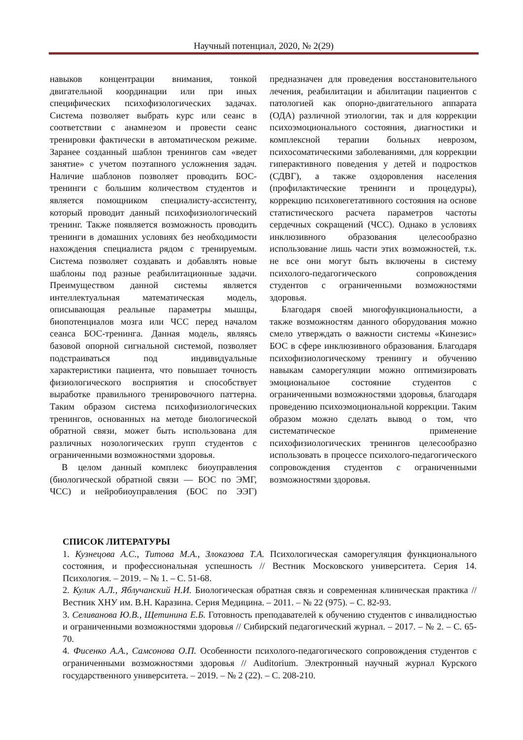Научный потенциал, 2020, № 2(29)
навыков концентрации внимания, тонкой двигательной координации или при иных специфических психофизологических задачах. Система позволяет выбрать курс или сеанс в соответствии с анамнезом и провести сеанс тренировки фактически в автоматическом режиме. Заранее созданный шаблон тренингов сам «ведет занятие» с учетом поэтапного усложнения задач. Наличие шаблонов позволяет проводить БОС-тренинги с большим количеством студентов и является помощником специалисту-ассистенту, который проводит данный психофизиологический тренинг. Также появляется возможность проводить тренинги в домашних условиях без необходимости нахождения специалиста рядом с тренируемым. Система позволяет создавать и добавлять новые шаблоны под разные реабилитационные задачи. Преимуществом данной системы является интеллектуальная математическая модель, описывающая реальные параметры мышцы, биопотенциалов мозга или ЧСС перед началом сеанса БОС-тренинга. Данная модель, являясь базовой опорной сигнальной системой, позволяет подстраиваться под индивидуальные характеристики пациента, что повышает точность физиологического восприятия и способствует выработке правильного тренировочного паттерна. Таким образом система психофизиологических тренингов, основанных на методе биологической обратной связи, может быть использована для различных нозологических групп студентов с ограниченными возможностями здоровья.
В целом данный комплекс биоуправления (биологической обратной связи — БОС по ЭМГ, ЧСС) и нейробиоуправления (БОС по ЭЭГ) предназначен для проведения восстановительного лечения, реабилитации и абилитации пациентов с патологией как опорно-двигательного аппарата (ОДА) различной этиологии, так и для коррекции психоэмоционального состояния, диагностики и комплексной терапии больных неврозом, психосоматическими заболеваниями, для коррекции гиперактивного поведения у детей и подростков (СДВГ), а также оздоровления населения (профилактические тренинги и процедуры), коррекцию психовегетативного состояния на основе статистического расчета параметров частоты сердечных сокращений (ЧСС). Однако в условиях инклюзивного образования целесообразно использование лишь части этих возможностей, т.к. не все они могут быть включены в систему психолого-педагогического сопровождения студентов с ограниченными возможностями здоровья.
Благодаря своей многофункциональности, а также возможностям данного оборудования можно смело утверждать о важности системы «Кинезис» БОС в сфере инклюзивного образования. Благодаря психофизиологическому тренингу и обучению навыкам саморегуляции можно оптимизировать эмоциональное состояние студентов с ограниченными возможностями здоровья, благодаря проведению психоэмоциональной коррекции. Таким образом можно сделать вывод о том, что систематическое применение психофизиологических тренингов целесообразно использовать в процессе психолого-педагогического сопровождения студентов с ограниченными возможностями здоровья.
СПИСОК ЛИТЕРАТУРЫ
1. Кузнецова А.С., Титова М.А., Злоказова Т.А. Психологическая саморегуляция функционального состояния, и профессиональная успешность // Вестник Московского университета. Серия 14. Психология. – 2019. – № 1. – С. 51-68.
2. Кулик А.Л., Яблучанский Н.И. Биологическая обратная связь и современная клиническая практика // Вестник ХНУ им. В.Н. Каразина. Серия Медицина. – 2011. – № 22 (975). – С. 82-93.
3. Селиванова Ю.В., Щетинина Е.Б. Готовность преподавателей к обучению студентов с инвалидностью и ограниченными возможностями здоровья // Сибирский педагогический журнал. – 2017. – № 2. – С. 65-70.
4. Фисенко А.А., Самсонова О.П. Особенности психолого-педагогического сопровождения студентов с ограниченными возможностями здоровья // Auditorium. Электронный научный журнал Курского государственного университета. – 2019. – № 2 (22). – С. 208-210.